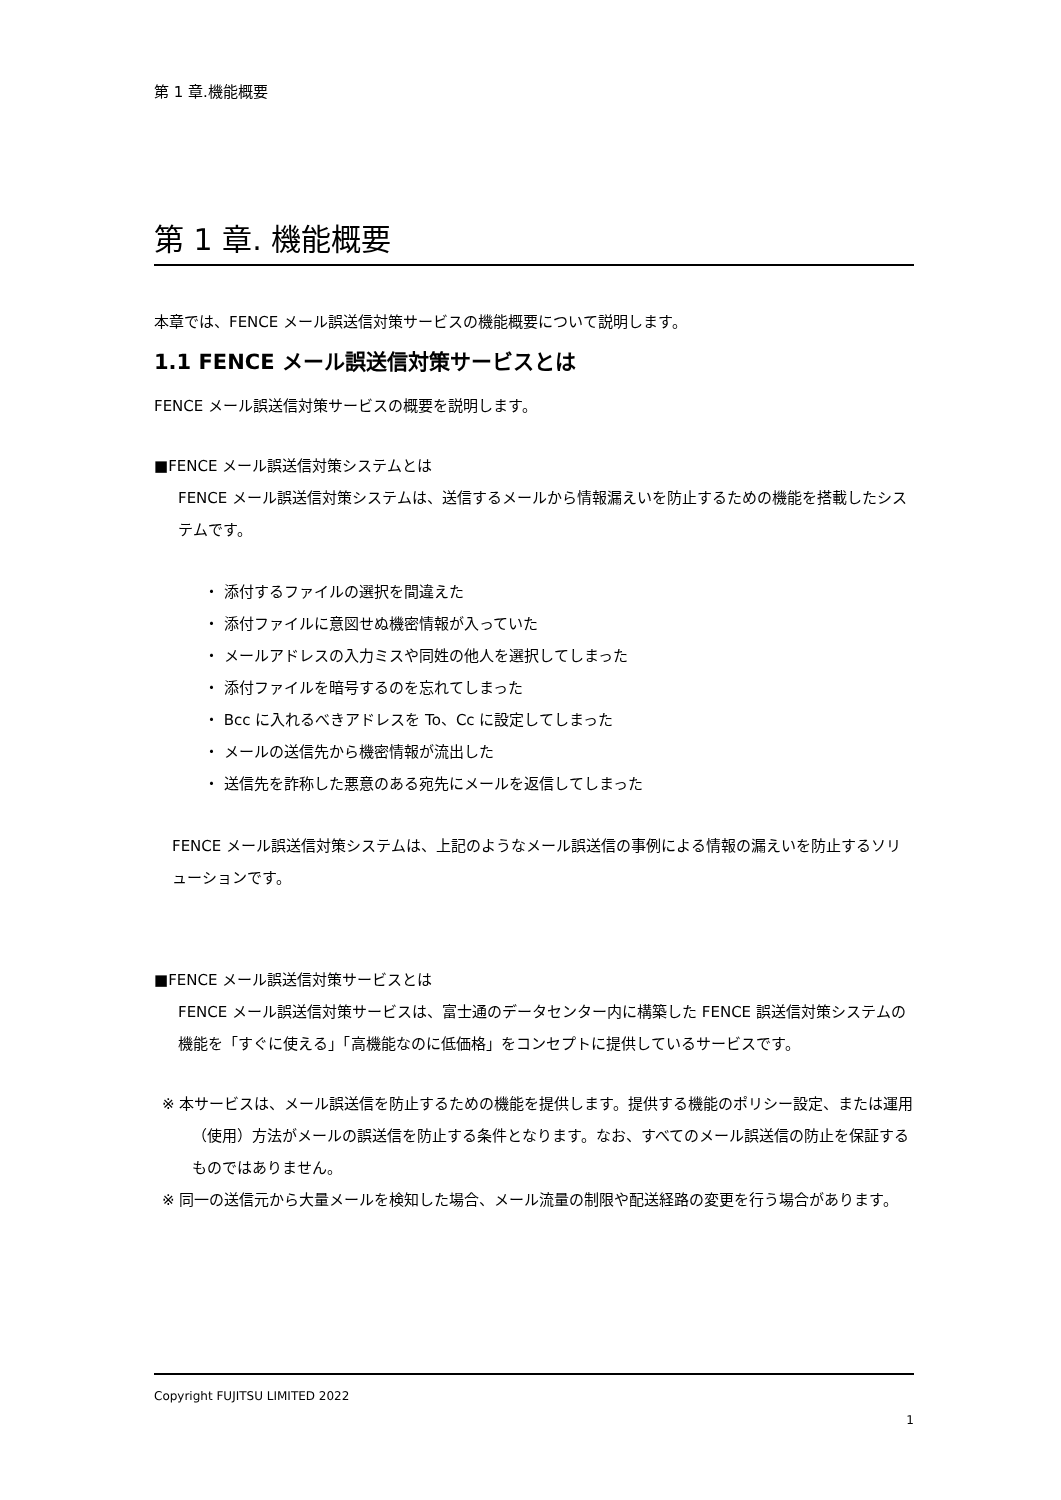第 1 章.機能概要
第 1 章. 機能概要
本章では、FENCE メール誤送信対策サービスの機能概要について説明します。
1.1 FENCE メール誤送信対策サービスとは
FENCE メール誤送信対策サービスの概要を説明します。
■FENCE メール誤送信対策システムとは
FENCE メール誤送信対策システムは、送信するメールから情報漏えいを防止するための機能を搭載したシステムです。
・ 添付するファイルの選択を間違えた
・ 添付ファイルに意図せぬ機密情報が入っていた
・ メールアドレスの入力ミスや同姓の他人を選択してしまった
・ 添付ファイルを暗号するのを忘れてしまった
・ Bcc に入れるべきアドレスを To、Cc に設定してしまった
・ メールの送信先から機密情報が流出した
・ 送信先を詐称した悪意のある宛先にメールを返信してしまった
FENCE メール誤送信対策システムは、上記のようなメール誤送信の事例による情報の漏えいを防止するソリューションです。
■FENCE メール誤送信対策サービスとは
FENCE メール誤送信対策サービスは、富士通のデータセンター内に構築した FENCE 誤送信対策システムの機能を「すぐに使える」「高機能なのに低価格」をコンセプトに提供しているサービスです。
※ 本サービスは、メール誤送信を防止するための機能を提供します。提供する機能のポリシー設定、または運用（使用）方法がメールの誤送信を防止する条件となります。なお、すべてのメール誤送信の防止を保証するものではありません。
※ 同一の送信元から大量メールを検知した場合、メール流量の制限や配送経路の変更を行う場合があります。
Copyright FUJITSU LIMITED 2022
1